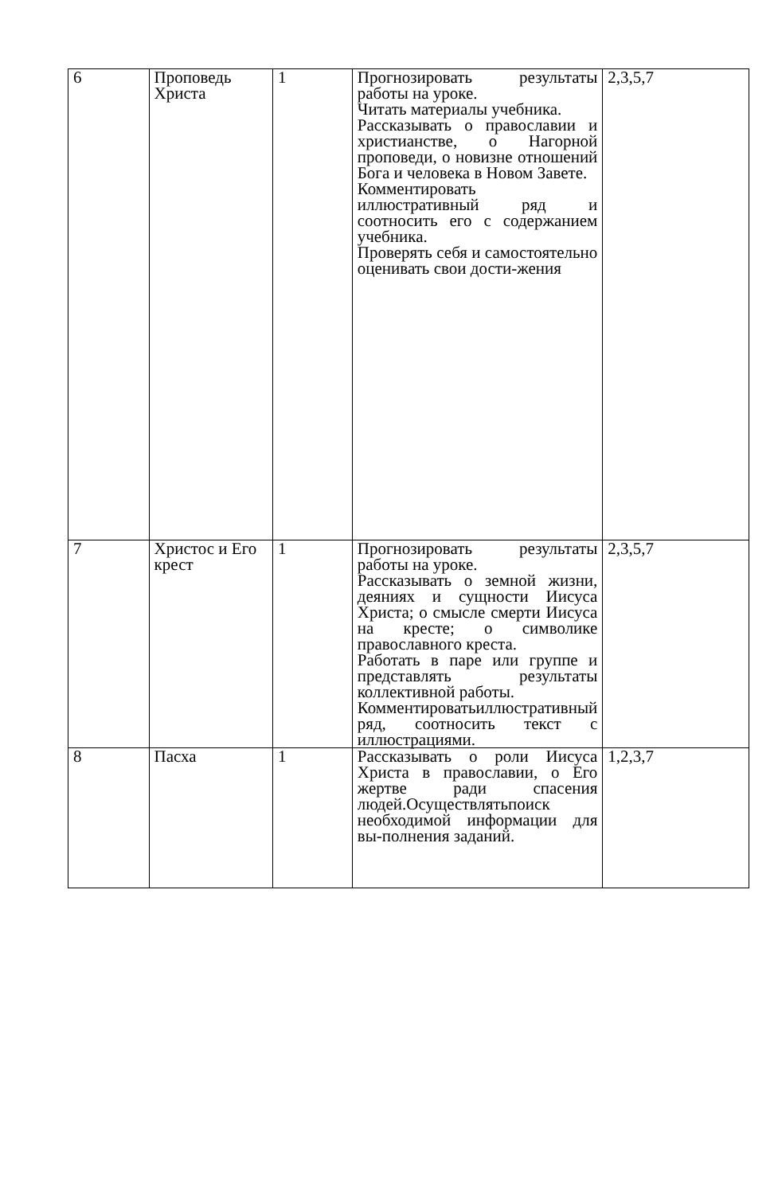| 6 | Проповедь Христа | 1 | Прогнозировать результаты работы на уроке. Читать материалы учебника. Рассказывать о православии и христианстве, о Нагорной проповеди, о новизне отношений Бога и человека в Новом Завете. Комментировать иллюстративный ряд и соотносить его с содержанием учебника. Проверять себя и самостоятельно оценивать свои дости-жения | 2,3,5,7 |
| 7 | Христос и Его крест | 1 | Прогнозировать результаты работы на уроке. Рассказывать о земной жизни, деяниях и сущности Иисуса Христа; о смысле смерти Иисуса на кресте; о символике православного креста. Работать в паре или группе и представлять результаты коллективной работы. Комментироватьиллюстративный ряд, соотносить текст с иллюстрациями. | 2,3,5,7 |
| 8 | Пасха | 1 | Рассказывать о роли Иисуса Христа в православии, о Его жертве ради спасения людей.Осуществлятьпоиск необходимой информации для вы-полнения заданий. | 1,2,3,7 |